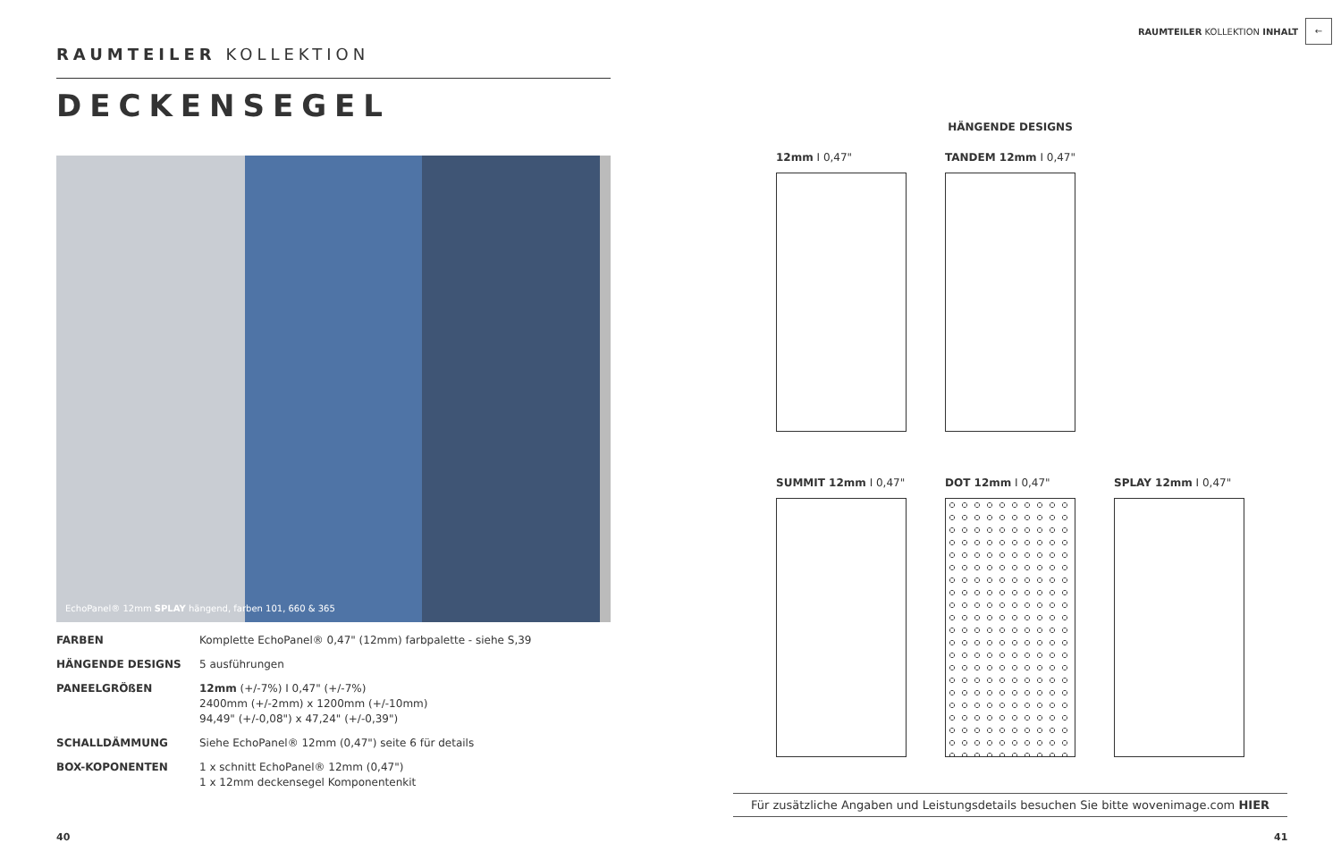RAUMTEILER KOLLEKTION
DECKENSEGEL
EchoPanel® 12mm SPLAY hängend, farben 101, 660 & 365
| FARBEN | Komplette EchoPanel® 0,47" (12mm) farbpalette - siehe S,39 |
| HÄNGENDE DESIGNS | 5 ausführungen |
| PANEELGRÖßEN | 12mm (+/-7%) I 0,47" (+/-7%) 2400mm (+/-2mm) x 1200mm (+/-10mm) 94,49" (+/-0,08") x 47,24" (+/-0,39") |
| SCHALLDÄMMUNG | Siehe EchoPanel® 12mm (0,47") seite 6 für details |
| BOX-KOPONENTEN | 1 x schnitt EchoPanel® 12mm (0,47") 1 x 12mm deckensegel Komponentenkit |
40
RAUMTEILER KOLLEKTION INHALT ←
HÄNGENDE DESIGNS
12mm I 0,47"
TANDEM 12mm I 0,47"
SUMMIT 12mm I 0,47"
DOT 12mm I 0,47"
SPLAY 12mm I 0,47"
Für zusätzliche Angaben und Leistungsdetails besuchen Sie bitte wovenimage.com HIER
41